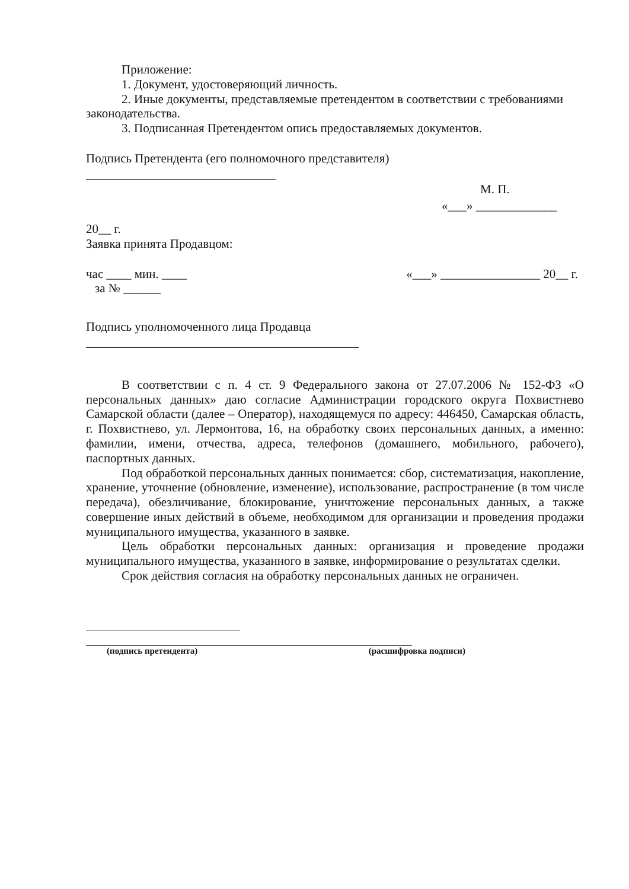Приложение:
1. Документ, удостоверяющий личность.
2. Иные документы, представляемые претендентом в соответствии с требованиями законодательства.
3. Подписанная Претендентом опись предоставляемых документов.
Подпись Претендента (его полномочного представителя)
М. П.
«___» _____________
20__ г.
Заявка принята Продавцом:
час ____ мин. ____ «___» ________________ 20__ г.
за № ______
Подпись уполномоченного лица Продавца
В соответствии с п. 4 ст. 9 Федерального закона от 27.07.2006 № 152-ФЗ «О персональных данных» даю согласие Администрации городского округа Похвистнево Самарской области (далее – Оператор), находящемуся по адресу: 446450, Самарская область, г. Похвистнево, ул. Лермонтова, 16, на обработку своих персональных данных, а именно: фамилии, имени, отчества, адреса, телефонов (домашнего, мобильного, рабочего), паспортных данных.
Под обработкой персональных данных понимается: сбор, систематизация, накопление, хранение, уточнение (обновление, изменение), использование, распространение (в том числе передача), обезличивание, блокирование, уничтожение персональных данных, а также совершение иных действий в объеме, необходимом для организации и проведения продажи муниципального имущества, указанного в заявке.
Цель обработки персональных данных: организация и проведение продажи муниципального имущества, указанного в заявке, информирование о результатах сделки.
Срок действия согласия на обработку персональных данных не ограничен.
(подпись претендента) (расшифровка подписи)